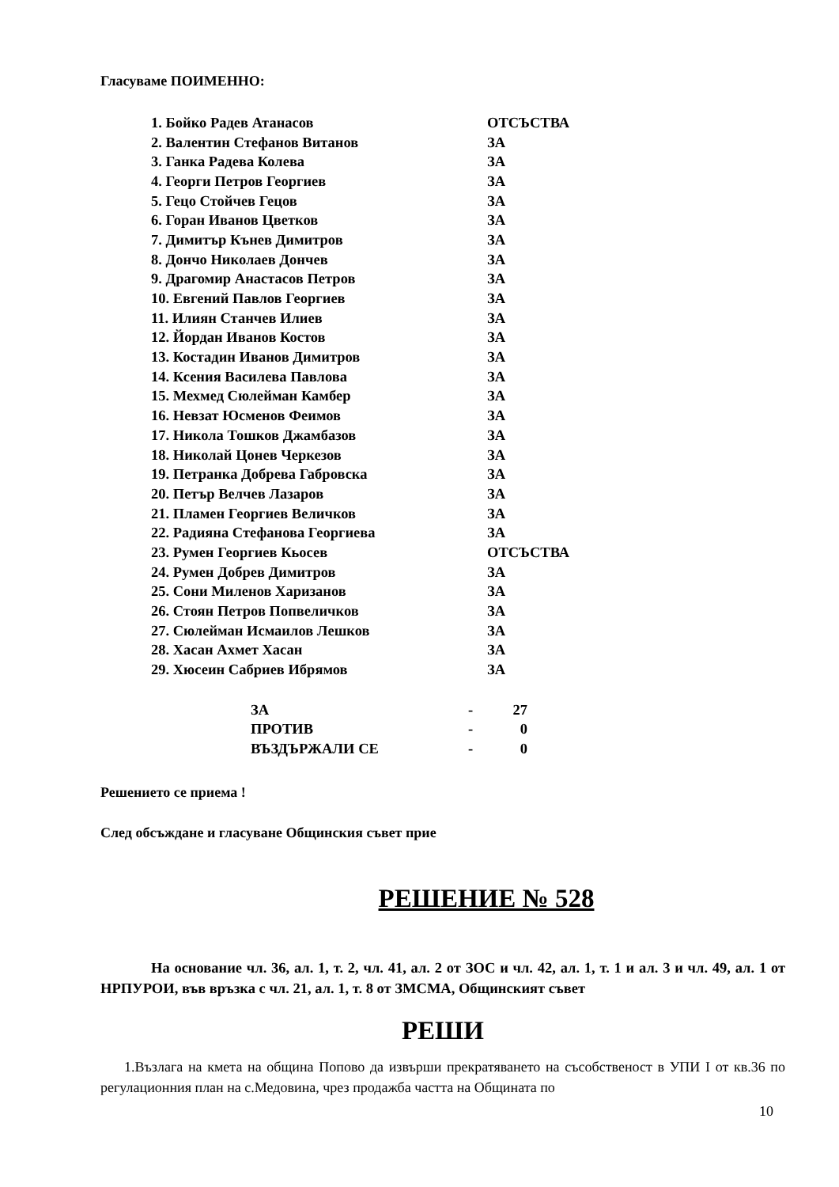Гласуваме ПОИМЕННО:
| 1. Бойко Радев Атанасов | ОТСЪСТВА |
| 2. Валентин Стефанов Витанов | ЗА |
| 3. Ганка Радева Колева | ЗА |
| 4. Георги Петров Георгиев | ЗА |
| 5. Гецо Стойчев Гецов | ЗА |
| 6. Горан Иванов Цветков | ЗА |
| 7. Димитър Кънев Димитров | ЗА |
| 8. Дончо Николаев Дончев | ЗА |
| 9. Драгомир Анастасов Петров | ЗА |
| 10. Евгений Павлов Георгиев | ЗА |
| 11. Илиян Станчев Илиев | ЗА |
| 12. Йордан Иванов Костов | ЗА |
| 13. Костадин Иванов Димитров | ЗА |
| 14. Ксения Василева Павлова | ЗА |
| 15. Мехмед Сюлейман Камбер | ЗА |
| 16. Невзат Юсменов Феимов | ЗА |
| 17. Никола Тошков Джамбазов | ЗА |
| 18. Николай Цонев Черкезов | ЗА |
| 19. Петранка Добрева Габровска | ЗА |
| 20. Петър Велчев Лазаров | ЗА |
| 21. Пламен Георгиев Величков | ЗА |
| 22. Радияна Стефанова Георгиева | ЗА |
| 23. Румен Георгиев Кьосев | ОТСЪСТВА |
| 24. Румен Добрев Димитров | ЗА |
| 25. Сони Миленов Харизанов | ЗА |
| 26. Стоян Петров Попвеличков | ЗА |
| 27. Сюлейман Исмаилов Лешков | ЗА |
| 28. Хасан Ахмет Хасан | ЗА |
| 29. Хюсеин Сабриев Ибрямов | ЗА |
| ЗА | - | 27 |
| ПРОТИВ | - | 0 |
| ВЪЗДЪРЖАЛИ СЕ | - | 0 |
Решението се приема !
След обсъждане и гласуване Общинския съвет прие
РЕШЕНИЕ № 528
На основание чл. 36, ал. 1, т. 2, чл. 41, ал. 2 от ЗОС и чл. 42, ал. 1, т. 1 и ал. 3 и чл. 49, ал. 1 от НРПУРОИ, във връзка с чл. 21, ал. 1, т. 8 от ЗМСМА, Общинският съвет
РЕШИ
1.Възлага на кмета на община Попово да извърши прекратяването на съсобственост в УПИ I от кв.36 по регулационния план на с.Медовина, чрез продажба частта на Общината по
10